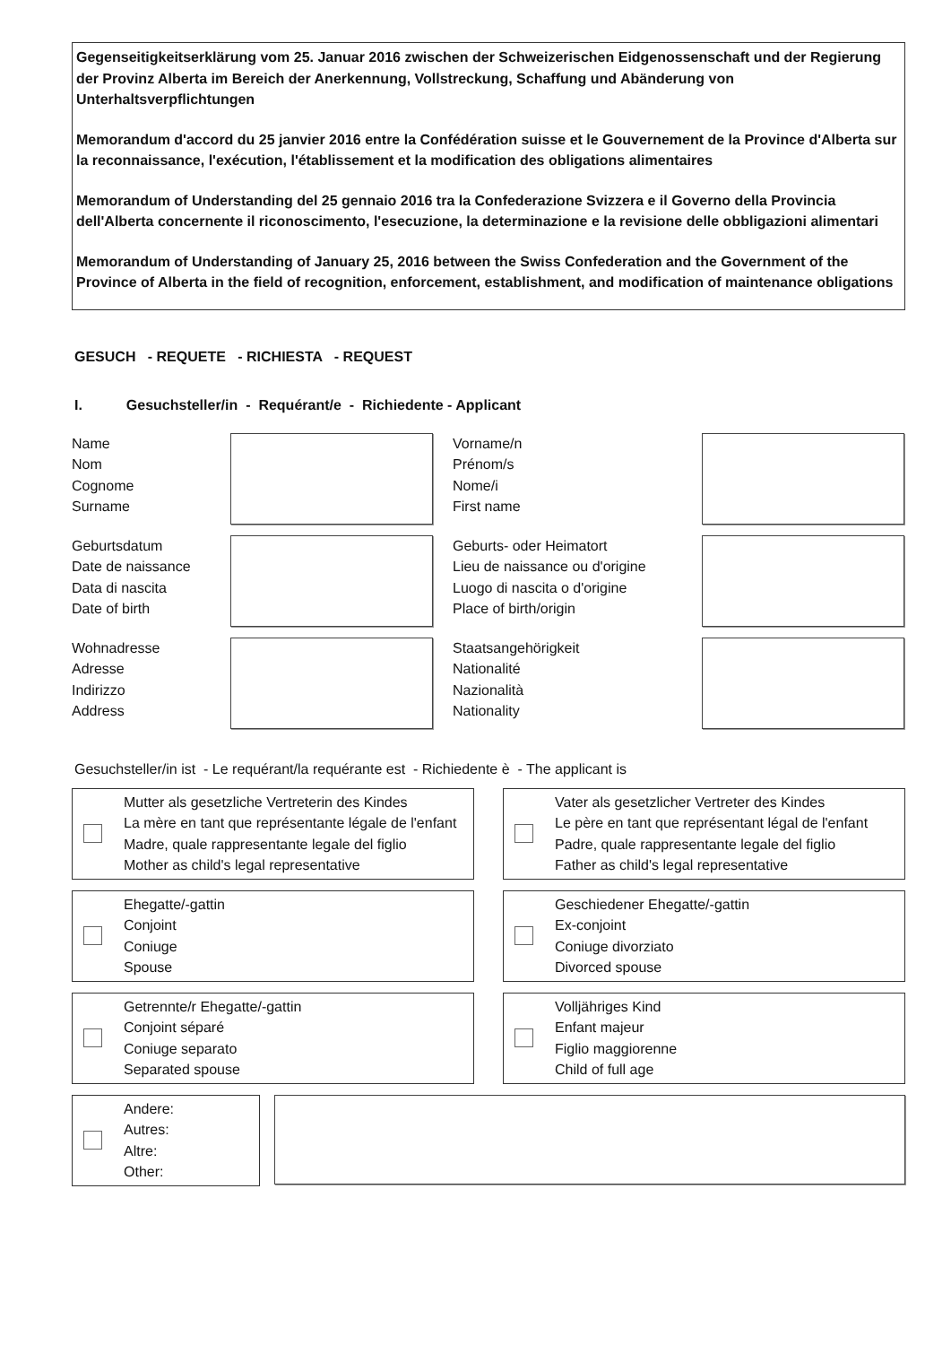Gegenseitigkeitserklärung vom 25. Januar 2016 zwischen der Schweizerischen Eidgenossenschaft und der Regierung der Provinz Alberta im Bereich der Anerkennung, Vollstreckung, Schaffung und Abänderung von Unterhaltsverpflichtungen
Memorandum d'accord du 25 janvier 2016 entre la Confédération suisse et le Gouvernement de la Province d'Alberta sur la reconnaissance, l'exécution, l'établissement et la modification des obligations alimentaires
Memorandum of Understanding del 25 gennaio 2016 tra la Confederazione Svizzera e il Governo della Provincia dell'Alberta concernente il riconoscimento, l'esecuzione, la determinazione e la revisione delle obbligazioni alimentari
Memorandum of Understanding of January 25, 2016 between the Swiss Confederation and the Government of the Province of Alberta in the field of recognition, enforcement, establishment, and modification of maintenance obligations
GESUCH - REQUETE - RICHIESTA - REQUEST
I. Gesuchsteller/in - Requérant/e - Richiedente - Applicant
Name
Nom
Cognome
Surname
Vorname/n
Prénom/s
Nome/i
First name
Geburtsdatum
Date de naissance
Data di nascita
Date of birth
Geburts- oder Heimatort
Lieu de naissance ou d'origine
Luogo di nascita o d'origine
Place of birth/origin
Wohnadresse
Adresse
Indirizzo
Address
Staatsangehörigkeit
Nationalité
Nazionalità
Nationality
Gesuchsteller/in ist - Le requérant/la requérante est - Richiedente è - The applicant is
Mutter als gesetzliche Vertreterin des Kindes
La mère en tant que représentante légale de l'enfant
Madre, quale rappresentante legale del figlio
Mother as child's legal representative
Vater als gesetzlicher Vertreter des Kindes
Le père en tant que représentant légal de l'enfant
Padre, quale rappresentante legale del figlio
Father as child's legal representative
Ehegatte/-gattin
Conjoint
Coniuge
Spouse
Geschiedener Ehegatte/-gattin
Ex-conjoint
Coniuge divorziato
Divorced spouse
Getrennte/r Ehegatte/-gattin
Conjoint séparé
Coniuge separato
Separated spouse
Volljähriges Kind
Enfant majeur
Figlio maggiorenne
Child of full age
Andere:
Autres:
Altre:
Other: